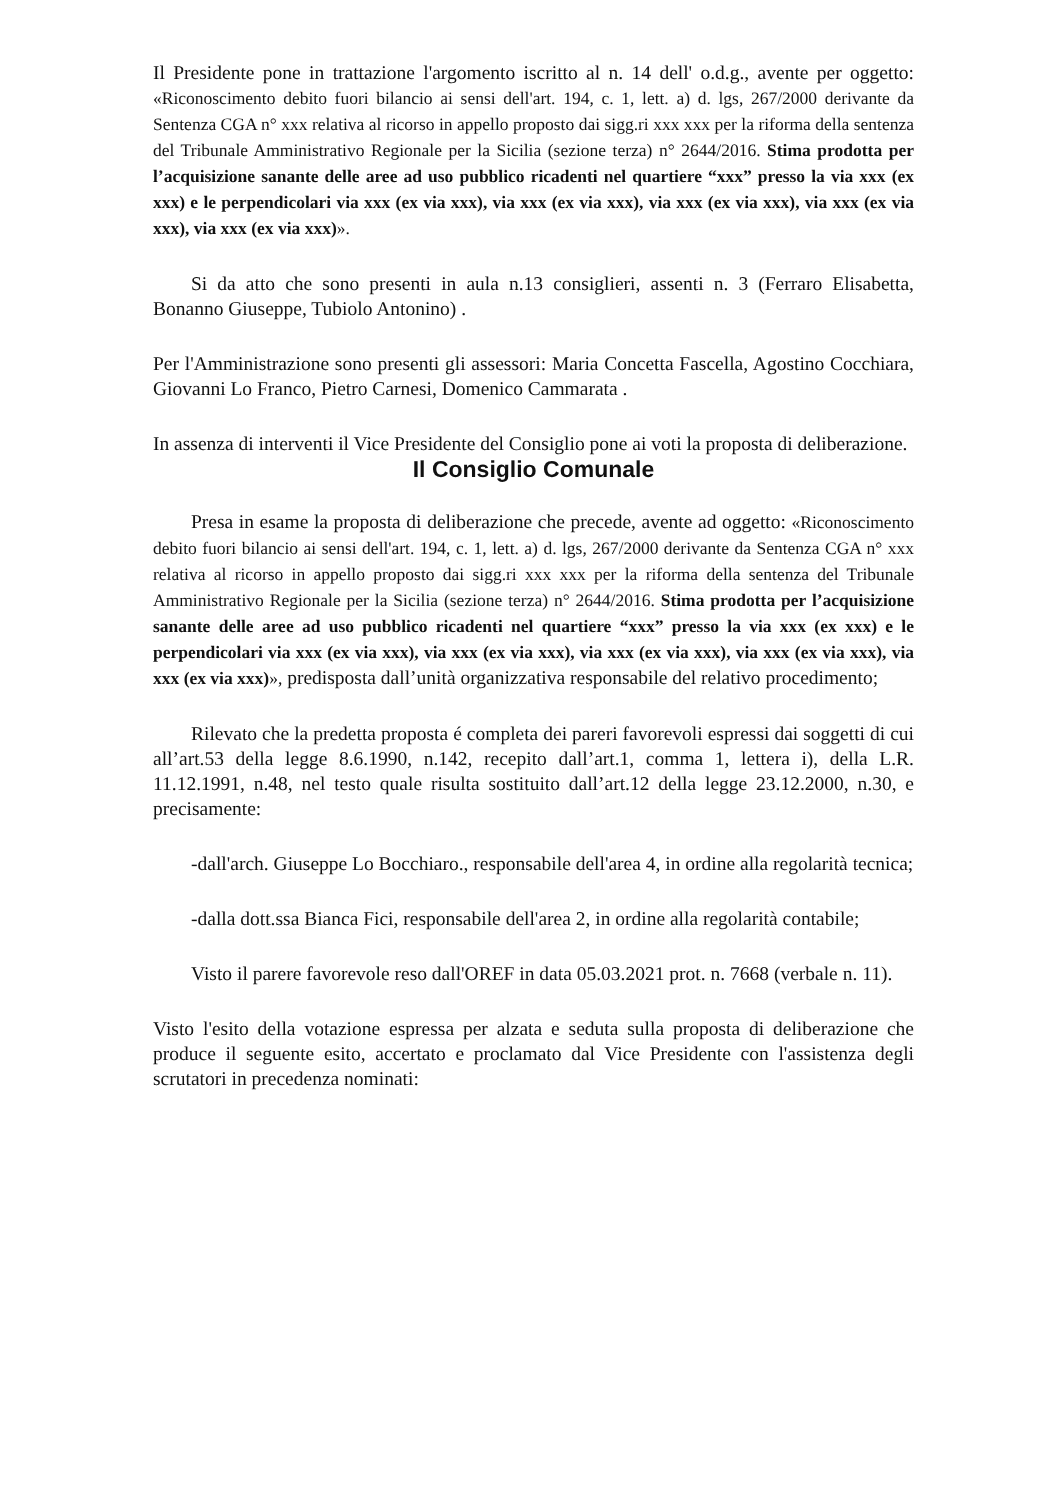Il Presidente pone in trattazione l'argomento iscritto al n. 14 dell' o.d.g., avente per oggetto: «Riconoscimento debito fuori bilancio ai sensi dell'art. 194, c. 1, lett. a) d. lgs, 267/2000 derivante da Sentenza CGA n° xxx relativa al ricorso in appello proposto dai sigg.ri xxx xxx per la riforma della sentenza del Tribunale Amministrativo Regionale per la Sicilia (sezione terza) n° 2644/2016. Stima prodotta per l’acquisizione sanante delle aree ad uso pubblico ricadenti nel quartiere “xxx” presso la via xxx (ex xxx) e le perpendicolari via xxx (ex via xxx), via xxx (ex via xxx), via xxx (ex via xxx), via xxx (ex via xxx), via xxx (ex via xxx)».
Si da atto che sono presenti in aula n.13 consiglieri, assenti n. 3 (Ferraro Elisabetta, Bonanno Giuseppe, Tubiolo Antonino) .
Per l'Amministrazione sono presenti gli assessori: Maria Concetta Fascella, Agostino Cocchiara, Giovanni Lo Franco, Pietro Carnesi, Domenico Cammarata .
In assenza di interventi il Vice Presidente del Consiglio pone ai voti la proposta di deliberazione.
Il Consiglio Comunale
Presa in esame la proposta di deliberazione che precede, avente ad oggetto: «Riconoscimento debito fuori bilancio ai sensi dell'art. 194, c. 1, lett. a) d. lgs, 267/2000 derivante da Sentenza CGA n° xxx relativa al ricorso in appello proposto dai sigg.ri xxx xxx per la riforma della sentenza del Tribunale Amministrativo Regionale per la Sicilia (sezione terza) n° 2644/2016. Stima prodotta per l’acquisizione sanante delle aree ad uso pubblico ricadenti nel quartiere “xxx” presso la via xxx (ex xxx) e le perpendicolari via xxx (ex via xxx), via xxx (ex via xxx), via xxx (ex via xxx), via xxx (ex via xxx), via xxx (ex via xxx)», predisposta dall’unità organizzativa responsabile del relativo procedimento;
Rilevato che la predetta proposta é completa dei pareri favorevoli espressi dai soggetti di cui all’art.53 della legge 8.6.1990, n.142, recepito dall’art.1, comma 1, lettera i), della L.R. 11.12.1991, n.48, nel testo quale risulta sostituito dall’art.12 della legge 23.12.2000, n.30, e precisamente:
-dall'arch. Giuseppe Lo Bocchiaro., responsabile dell'area 4, in ordine alla regolarità tecnica;
-dalla dott.ssa Bianca Fici, responsabile dell'area 2, in ordine alla regolarità contabile;
Visto il parere favorevole reso dall'OREF in data 05.03.2021 prot. n. 7668 (verbale n. 11).
Visto l'esito della votazione espressa per alzata e seduta sulla proposta di deliberazione che produce il seguente esito, accertato e proclamato dal Vice Presidente con l'assistenza degli scrutatori in precedenza nominati: